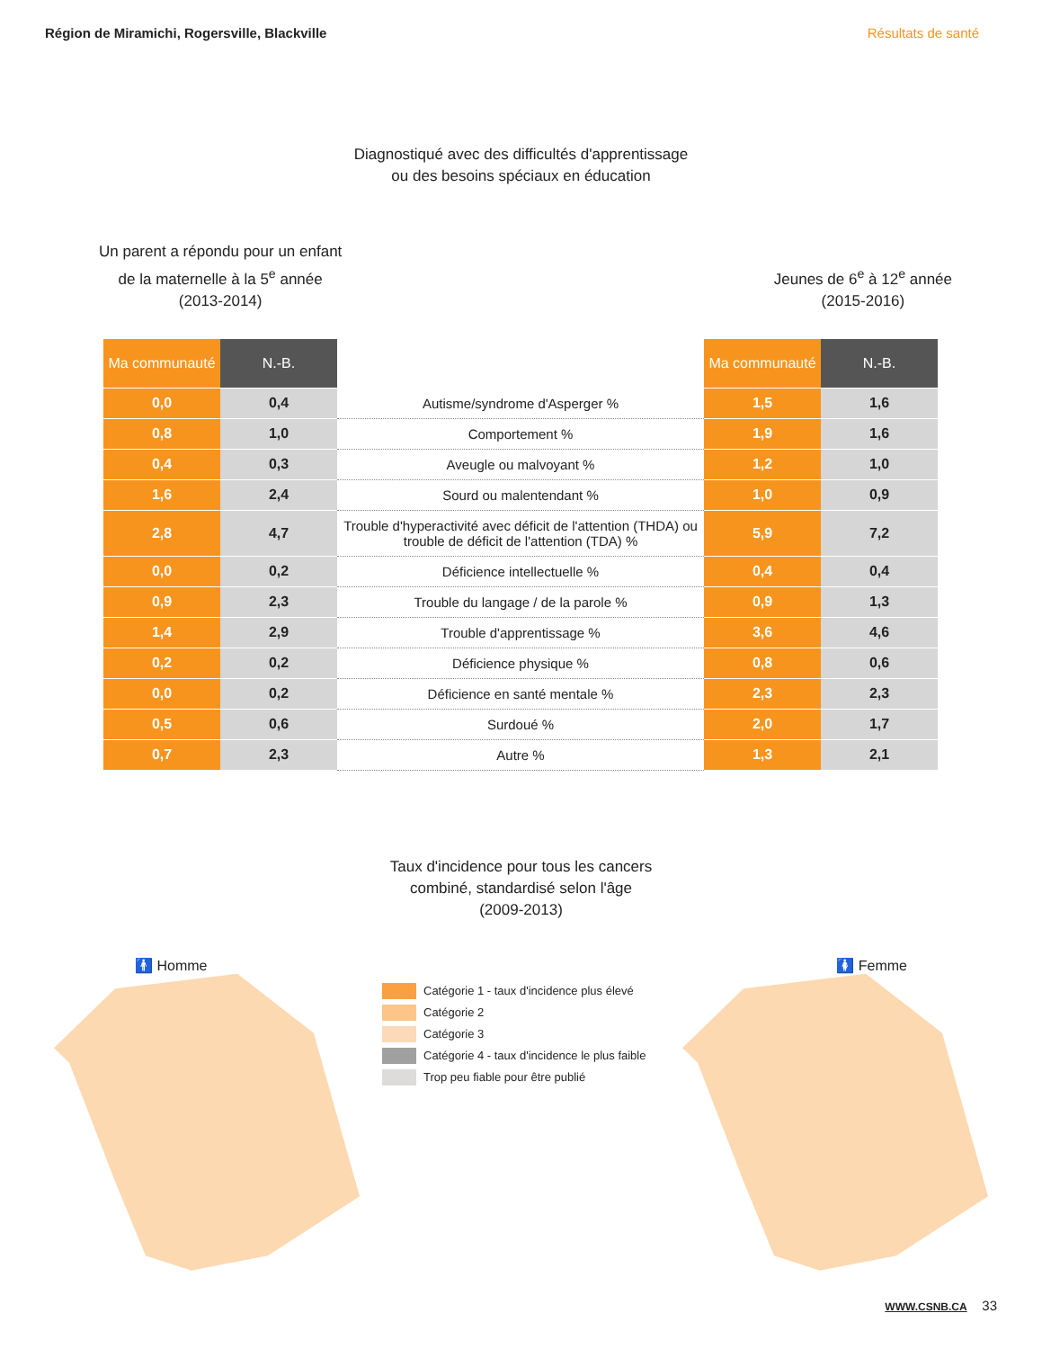Région de Miramichi, Rogersville, Blackville Résultats de santé
Diagnostiqué avec des difficultés d'apprentissage
ou des besoins spéciaux en éducation
Un parent a répondu pour un enfant
de la maternelle à la 5<sup>e</sup> année
(2013-2014)
Jeunes de 6<sup>e</sup> à 12<sup>e</sup> année
(2015-2016)
| Ma communauté | N.-B. | | Ma communauté | N.-B. |
| --- | --- | --- | --- | --- |
| 0,0 | 0,4 | Autisme/syndrome d'Asperger % | 1,5 | 1,6 |
| 0,8 | 1,0 | Comportement % | 1,9 | 1,6 |
| 0,4 | 0,3 | Aveugle ou malvoyant % | 1,2 | 1,0 |
| 1,6 | 2,4 | Sourd ou malentendant % | 1,0 | 0,9 |
| 2,8 | 4,7 | Trouble d'hyperactivité avec déficit de l'attention (THDA) ou trouble de déficit de l'attention (TDA) % | 5,9 | 7,2 |
| 0,0 | 0,2 | Déficience intellectuelle % | 0,4 | 0,4 |
| 0,9 | 2,3 | Trouble du langage / de la parole % | 0,9 | 1,3 |
| 1,4 | 2,9 | Trouble d'apprentissage % | 3,6 | 4,6 |
| 0,2 | 0,2 | Déficience physique % | 0,8 | 0,6 |
| 0,0 | 0,2 | Déficience en santé mentale % | 2,3 | 2,3 |
| 0,5 | 0,6 | Surdoué % | 2,0 | 1,7 |
| 0,7 | 2,3 | Autre % | 1,3 | 2,1 |
Taux d'incidence pour tous les cancers
combiné, standardisé selon l'âge
(2009-2013)
🚹 Homme 🚺 Femme
Catégorie 1 - taux d'incidence plus élevé
Catégorie 2
Catégorie 3
Catégorie 4 - taux d'incidence le plus faible
Trop peu fiable pour être publié
WWW.CSNB.CA 33